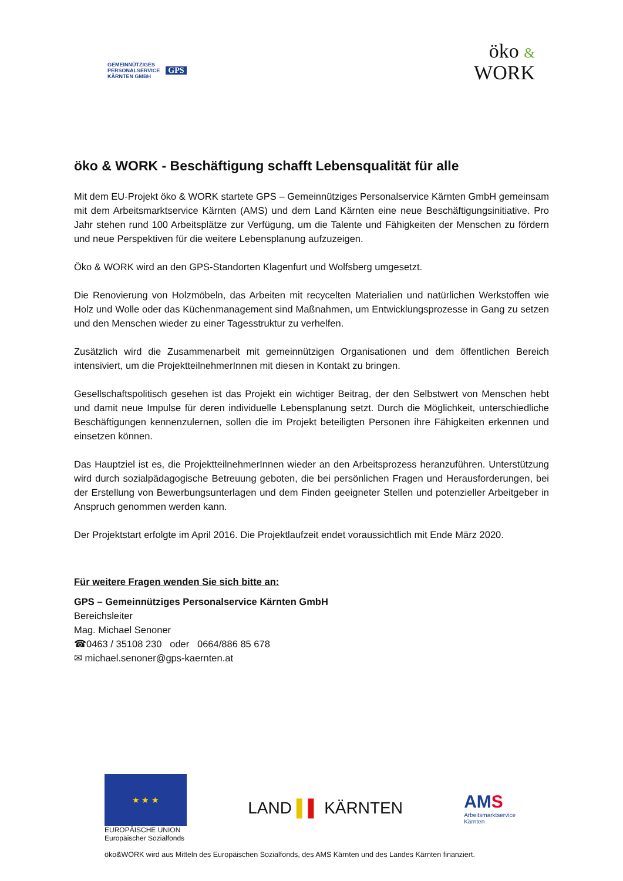GEMEINNÜTZIGES
PERSONALSERVICE
KÄRNTEN GMBH
GPS
öko &
WORK
öko & WORK - Beschäftigung schafft Lebensqualität für alle
Mit dem EU-Projekt öko & WORK startete GPS – Gemeinnütziges Personalservice Kärnten GmbH gemeinsam mit dem Arbeitsmarktservice Kärnten (AMS) und dem Land Kärnten eine neue Beschäftigungsinitiative. Pro Jahr stehen rund 100 Arbeitsplätze zur Verfügung, um die Talente und Fähigkeiten der Menschen zu fördern und neue Perspektiven für die weitere Lebensplanung aufzuzeigen.
Öko & WORK wird an den GPS-Standorten Klagenfurt und Wolfsberg umgesetzt.
Die Renovierung von Holzmöbeln, das Arbeiten mit recycelten Materialien und natürlichen Werkstoffen wie Holz und Wolle oder das Küchenmanagement sind Maßnahmen, um Entwicklungsprozesse in Gang zu setzen und den Menschen wieder zu einer Tagesstruktur zu verhelfen.
Zusätzlich wird die Zusammenarbeit mit gemeinnützigen Organisationen und dem öffentlichen Bereich intensiviert, um die ProjektteilnehmerInnen mit diesen in Kontakt zu bringen.
Gesellschaftspolitisch gesehen ist das Projekt ein wichtiger Beitrag, der den Selbstwert von Menschen hebt und damit neue Impulse für deren individuelle Lebensplanung setzt. Durch die Möglichkeit, unterschiedliche Beschäftigungen kennenzulernen, sollen die im Projekt beteiligten Personen ihre Fähigkeiten erkennen und einsetzen können.
Das Hauptziel ist es, die ProjektteilnehmerInnen wieder an den Arbeitsprozess heranzuführen. Unterstützung wird durch sozialpädagogische Betreuung geboten, die bei persönlichen Fragen und Herausforderungen, bei der Erstellung von Bewerbungsunterlagen und dem Finden geeigneter Stellen und potenzieller Arbeitgeber in Anspruch genommen werden kann.
Der Projektstart erfolgte im April 2016. Die Projektlaufzeit endet voraussichtlich mit Ende März 2020.
Für weitere Fragen wenden Sie sich bitte an:
GPS – Gemeinnütziges Personalservice Kärnten GmbH
Bereichsleiter
Mag. Michael Senoner
☎0463 / 35108 230 oder 0664/886 85 678
✉ michael.senoner@gps-kaernten.at
★ ★ ★
EUROPÄISCHE UNION
Europäischer Sozialfonds
LAND ▌▌ KÄRNTEN
AMS
Arbeitsmarktservice
Kärnten
öko&WORK wird aus Mitteln des Europäischen Sozialfonds, des AMS Kärnten und des Landes Kärnten finanziert.